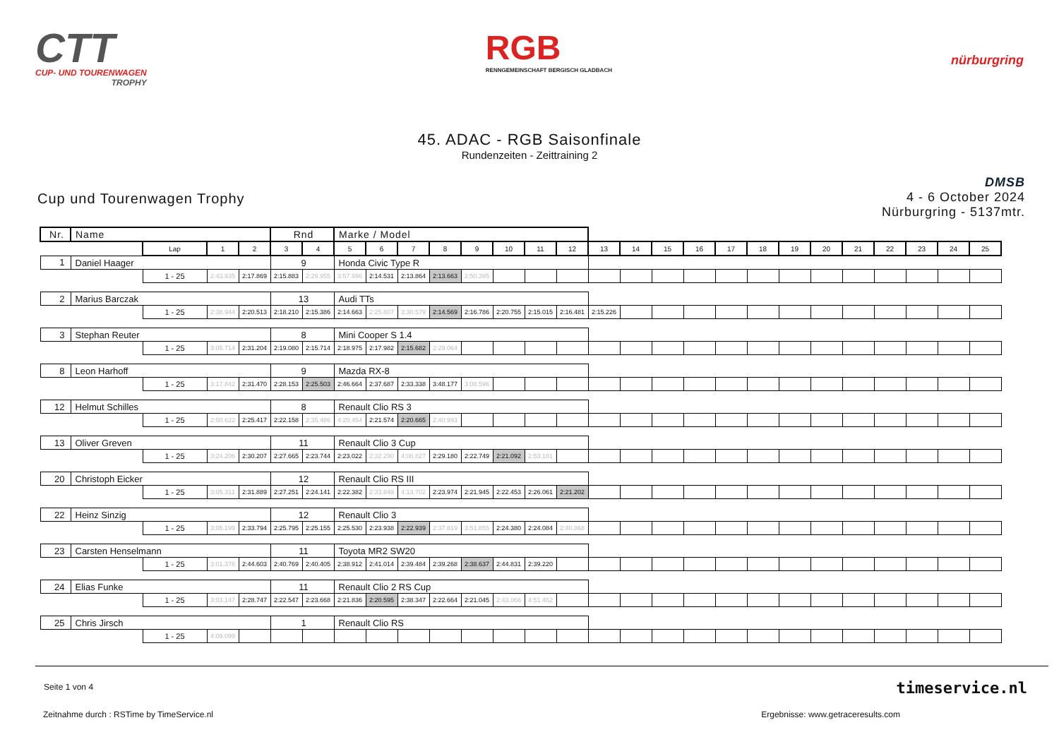CTT
CUP- UND TOURENWAGEN
TROPHY
RGB
RENNGEMEINSCHAFT BERGISCH GLADBACH
nürburgring
45. ADAC - RGB Saisonfinale
Rundenzeiten - Zeittraining 2
Cup und Tourenwagen Trophy
DMSB
4 - 6 October 2024
Nürburgring - 5137mtr.
| Nr. | Name | | | | Rnd | | Marke / Model | | | | | | | | | | | | | | | | | | | | |
| | | Lap | 1 | 2 | 3 | 4 | 5 | 6 | 7 | 8 | 9 | 10 | 11 | 12 | 13 | 14 | 15 | 16 | 17 | 18 | 19 | 20 | 21 | 22 | 23 | 24 | 25 |
| 1 | Daniel Haager | | | | 9 | | Honda Civic Type R | | | | | | | | | | | | | | | | | | | | |
| | | 1 - 25 | 2:43.935 | 2:17.869 | 2:15.883 | 2:29.955 | 3:57.996 | 2:14.531 | 2:13.864 | 2:13.663 | 2:50.395 | | | | | | | | | | | | | | | | |
| 2 | Marius Barczak | | | | 13 | | Audi TTs | | | | | | | | | | | | | | | | | | | | |
| | | 1 - 25 | 2:38.944 | 2:20.513 | 2:18.210 | 2:15.386 | 2:14.663 | 2:25.807 | 3:30.579 | 2:14.569 | 2:16.786 | 2:20.755 | 2:15.015 | 2:16.481 | 2:15.226 | | | | | | | | | | | | |
| 3 | Stephan Reuter | | | | 8 | | Mini Cooper S 1.4 | | | | | | | | | | | | | | | | | | | | |
| | | 1 - 25 | 3:05.714 | 2:31.204 | 2:19.080 | 2:15.714 | 2:18.975 | 2:17.982 | 2:15.682 | 2:29.064 | | | | | | | | | | | | | | | | | |
| 8 | Leon Harhoff | | | | 9 | | Mazda RX-8 | | | | | | | | | | | | | | | | | | | | |
| | | 1 - 25 | 3:17.842 | 2:31.470 | 2:28.153 | 2:25.503 | 2:46.664 | 2:37.687 | 2:33.338 | 3:48.177 | 3:08.596 | | | | | | | | | | | | | | | | |
| 12 | Helmut Schilles | | | | 8 | | Renault Clio RS 3 | | | | | | | | | | | | | | | | | | | | |
| | | 1 - 25 | 2:50.622 | 2:25.417 | 2:22.158 | 2:35.486 | 4:20.454 | 2:21.574 | 2:20.665 | 2:40.993 | | | | | | | | | | | | | | | | | |
| 13 | Oliver Greven | | | | 11 | | Renault Clio 3 Cup | | | | | | | | | | | | | | | | | | | | |
| | | 1 - 25 | 3:24.206 | 2:30.207 | 2:27.665 | 2:23.744 | 2:23.022 | 2:32.290 | 4:06.827 | 2:29.180 | 2:22.749 | 2:21.092 | 2:53.181 | | | | | | | | | | | | | | |
| 20 | Christoph Eicker | | | | 12 | | Renault Clio RS III | | | | | | | | | | | | | | | | | | | | |
| | | 1 - 25 | 3:05.311 | 2:31.889 | 2:27.251 | 2:24.141 | 2:22.382 | 2:33.849 | 4:13.702 | 2:23.974 | 2:21.945 | 2:22.453 | 2:26.061 | 2:21.202 | | | | | | | | | | | | | |
| 22 | Heinz Sinzig | | | | 12 | | Renault Clio 3 | | | | | | | | | | | | | | | | | | | | |
| | | 1 - 25 | 3:05.199 | 2:33.794 | 2:25.795 | 2:25.155 | 2:25.530 | 2:23.938 | 2:22.939 | 2:37.819 | 3:51.855 | 2:24.380 | 2:24.084 | 2:40.868 | | | | | | | | | | | | | |
| 23 | Carsten Henselmann | | | | 11 | | Toyota MR2 SW20 | | | | | | | | | | | | | | | | | | | | |
| | | 1 - 25 | 3:01.378 | 2:44.603 | 2:40.769 | 2:40.405 | 2:38.912 | 2:41.014 | 2:39.484 | 2:39.268 | 2:38.637 | 2:44.831 | 2:39.220 | | | | | | | | | | | | | | |
| 24 | Elias Funke | | | | 11 | | Renault Clio 2 RS Cup | | | | | | | | | | | | | | | | | | | | |
| | | 1 - 25 | 3:03.147 | 2:28.747 | 2:22.547 | 2:23.668 | 2:21.836 | 2:20.595 | 2:38.347 | 2:22.664 | 2:21.045 | 2:43.066 | 4:51.462 | | | | | | | | | | | | | | |
| 25 | Chris Jirsch | | | | 1 | | Renault Clio RS | | | | | | | | | | | | | | | | | | | | |
| | | 1 - 25 | 4:09.099 | | | | | | | | | | | | | | | | | | | | | | | | |
Seite 1 von 4
timeservice.nl
Zeitnahme durch : RSTime by TimeService.nl Ergebnisse: www.getraceresults.com